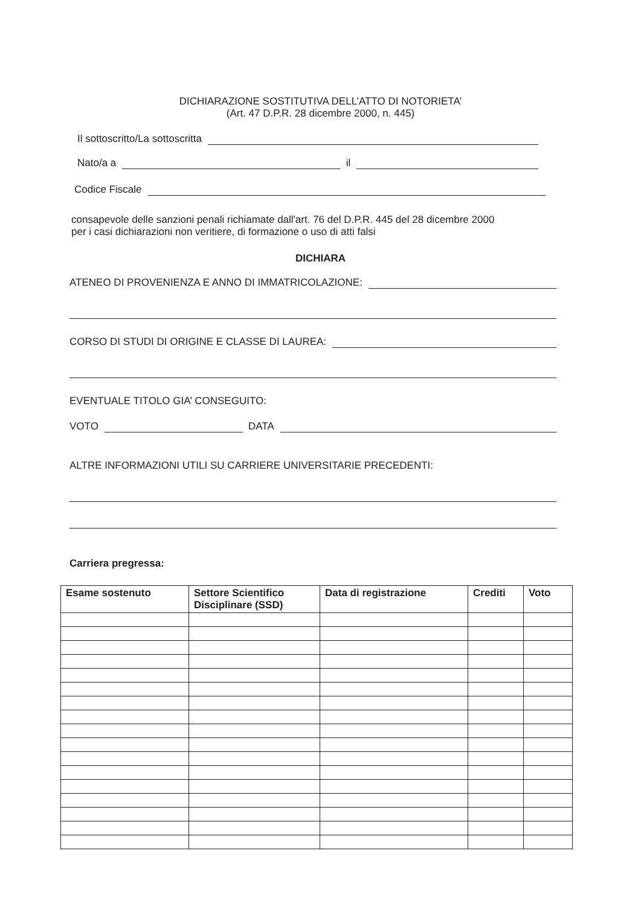DICHIARAZIONE SOSTITUTIVA DELL’ATTO DI NOTORIETA’
(Art. 47 D.P.R. 28 dicembre 2000, n. 445)
Il sottoscritto/La sottoscritta
Nato/a a il
Codice Fiscale
consapevole delle sanzioni penali richiamate dall'art. 76 del D.P.R. 445 del 28 dicembre 2000
per i casi dichiarazioni non veritiere, di formazione o uso di atti falsi
DICHIARA
ATENEO DI PROVENIENZA E ANNO DI IMMATRICOLAZIONE:
CORSO DI STUDI DI ORIGINE E CLASSE DI LAUREA:
EVENTUALE TITOLO GIA’ CONSEGUITO:
VOTO DATA
ALTRE INFORMAZIONI UTILI SU CARRIERE UNIVERSITARIE PRECEDENTI:
Carriera pregressa:
| Esame sostenuto | Settore Scientifico Disciplinare (SSD) | Data di registrazione | Crediti | Voto |
| --- | --- | --- | --- | --- |